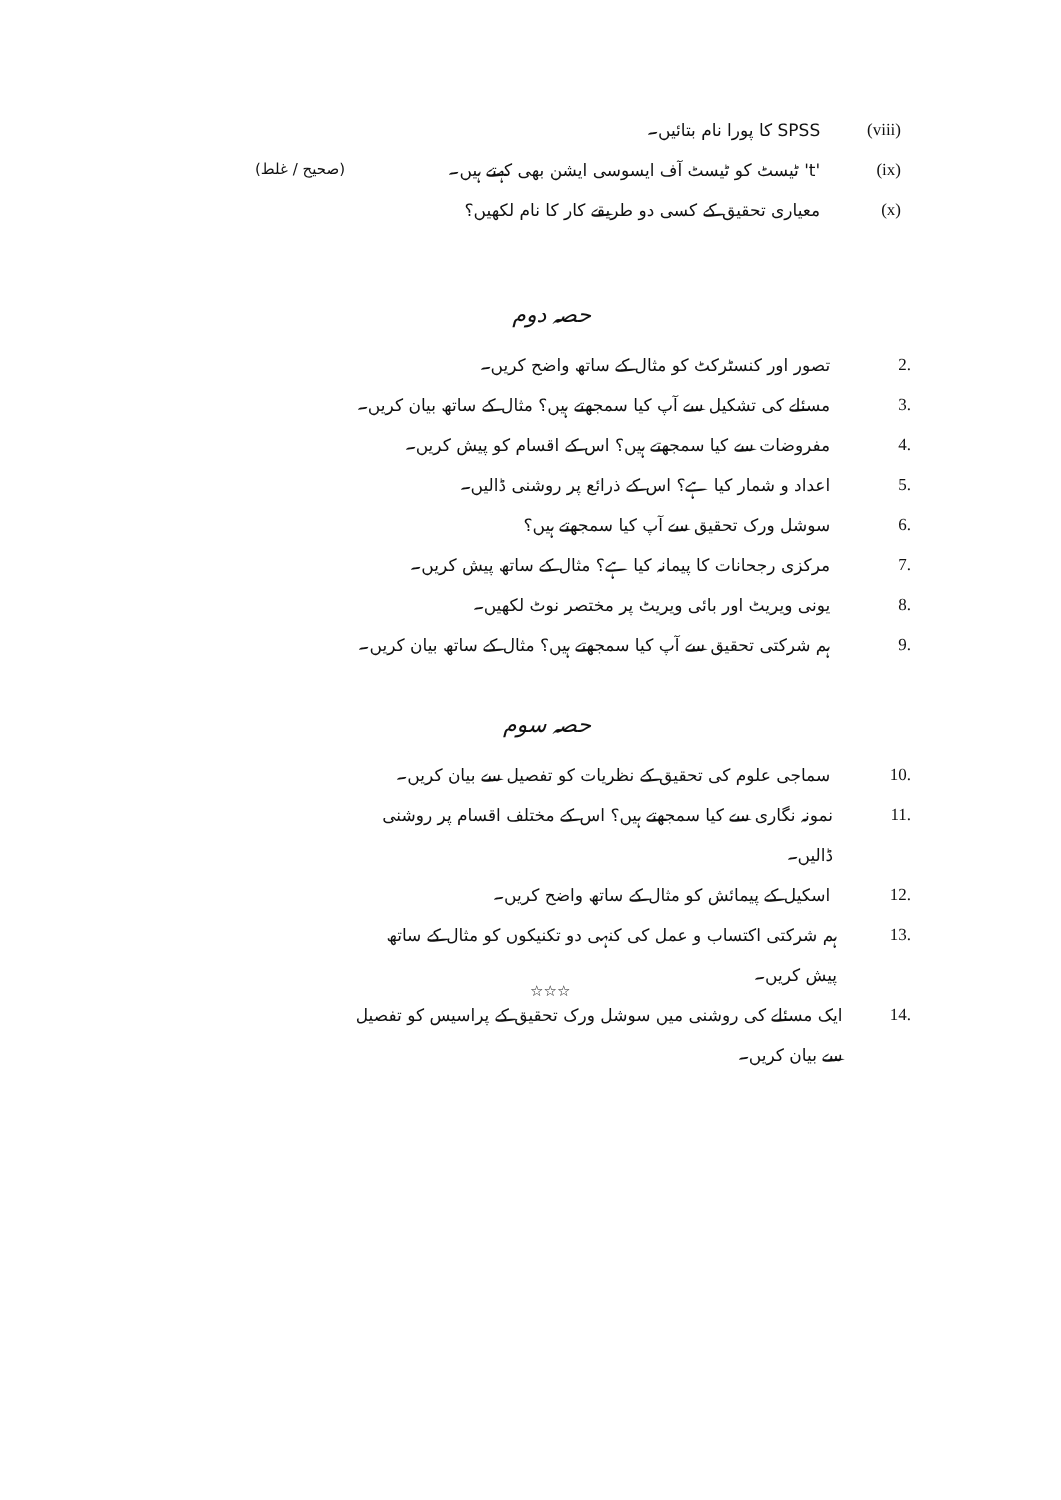(viii) SPSS کا پورا نام بتائیں۔
(ix) 't' ٹیسٹ کو ٹیسٹ آف ایسوسی ایشن بھی کہتے ہیں۔
(x) معیاری تحقیق کے کسی دو طریقے کار کا نام لکھیں؟
(صحیح / غلط)
حصہ دوم
2. تصور اور کنسٹرکٹ کو مثال کے ساتھ واضح کریں۔
3. مسئلے کی تشکیل سے آپ کیا سمجھتے ہیں؟ مثال کے ساتھ بیان کریں۔
4. مفروضات سے کیا سمجھتے ہیں؟ اس کے اقسام کو پیش کریں۔
5. اعداد و شمار کیا ہے؟ اس کے ذرائع پر روشنی ڈالیں۔
6. سوشل ورک تحقیق سے آپ کیا سمجھتے ہیں؟
7. مرکزی رجحانات کا پیمانہ کیا ہے؟ مثال کے ساتھ پیش کریں۔
8. یونی ویریٹ اور بائی ویریٹ پر مختصر نوٹ لکھیں۔
9. ہم شرکتی تحقیق سے آپ کیا سمجھتے ہیں؟ مثال کے ساتھ بیان کریں۔
حصہ سوم
10. سماجی علوم کی تحقیق کے نظریات کو تفصیل سے بیان کریں۔
11. نمونہ نگاری سے کیا سمجھتے ہیں؟ اس کے مختلف اقسام پر روشنی ڈالیں۔
12. اسکیل کے پیمائش کو مثال کے ساتھ واضح کریں۔
13. ہم شرکتی اکتساب و عمل کی کنہی دو تکنیکوں کو مثال کے ساتھ پیش کریں۔
14. ایک مسئلے کی روشنی میں سوشل ورک تحقیق کے پراسیس کو تفصیل سے بیان کریں۔
☆☆☆